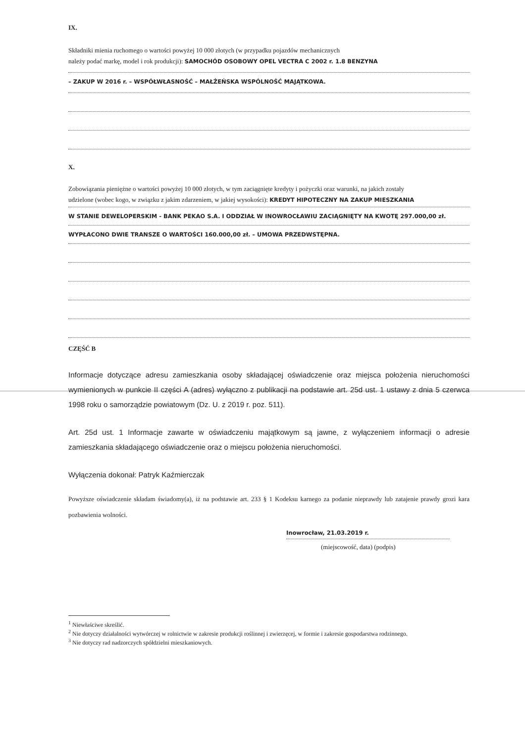IX.
Składniki mienia ruchomego o wartości powyżej 10 000 złotych (w przypadku pojazdów mechanicznych
należy podać markę, model i rok produkcji): SAMOCHÓD OSOBOWY OPEL VECTRA C 2002 r. 1.8 BENZYNA
– ZAKUP W 2016 r. – WSPÓŁWŁASNOŚĆ – MAŁŻEŃSKA WSPÓLNOŚĆ MAJĄTKOWA.
X.
Zobowiązania pieniężne o wartości powyżej 10 000 złotych, w tym zaciągnięte kredyty i pożyczki oraz warunki, na jakich zostały
udzielone (wobec kogo, w związku z jakim zdarzeniem, w jakiej wysokości): KREDYT HIPOTECZNY NA ZAKUP MIESZKANIA
W STANIE DEWELOPERSKIM - BANK PEKAO S.A. I ODDZIAŁ W INOWROCŁAWIU ZACIĄGNIĘTY NA KWOTĘ 297.000,00 zł.
WYPŁACONO DWIE TRANSZE O WARTOŚCI 160.000,00 zł. – UMOWA PRZEDWSTĘPNA.
CZĘŚĆ B
Informacje dotyczące adresu zamieszkania osoby składającej oświadczenie oraz miejsca położenia nieruchomości wymienionych w punkcie II części A (adres) wyłączno z publikacji na podstawie art. 25d ust. 1 ustawy z dnia 5 czerwca 1998 roku o samorządzie powiatowym (Dz. U. z 2019 r. poz. 511).
Art. 25d ust. 1 Informacje zawarte w oświadczeniu majątkowym są jawne, z wyłączeniem informacji o adresie zamieszkania składającego oświadczenie oraz o miejscu położenia nieruchomości.
Wyłączenia dokonał: Patryk Kaźmierczak
Powyższe oświadczenie składam świadomy(a), iż na podstawie art. 233 § 1 Kodeksu karnego za podanie nieprawdy lub zatajenie prawdy grozi kara pozbawienia wolności.
Inowrocław, 21.03.2019 r.
(miejscowość, data) (podpis)
<sup>1</sup> Niewłaściwe skreślić.
<sup>2</sup> Nie dotyczy działalności wytwórczej w rolnictwie w zakresie produkcji roślinnej i zwierzęcej, w formie i zakresie gospodarstwa rodzinnego.
<sup>3</sup> Nie dotyczy rad nadzorczych spółdzielni mieszkaniowych.